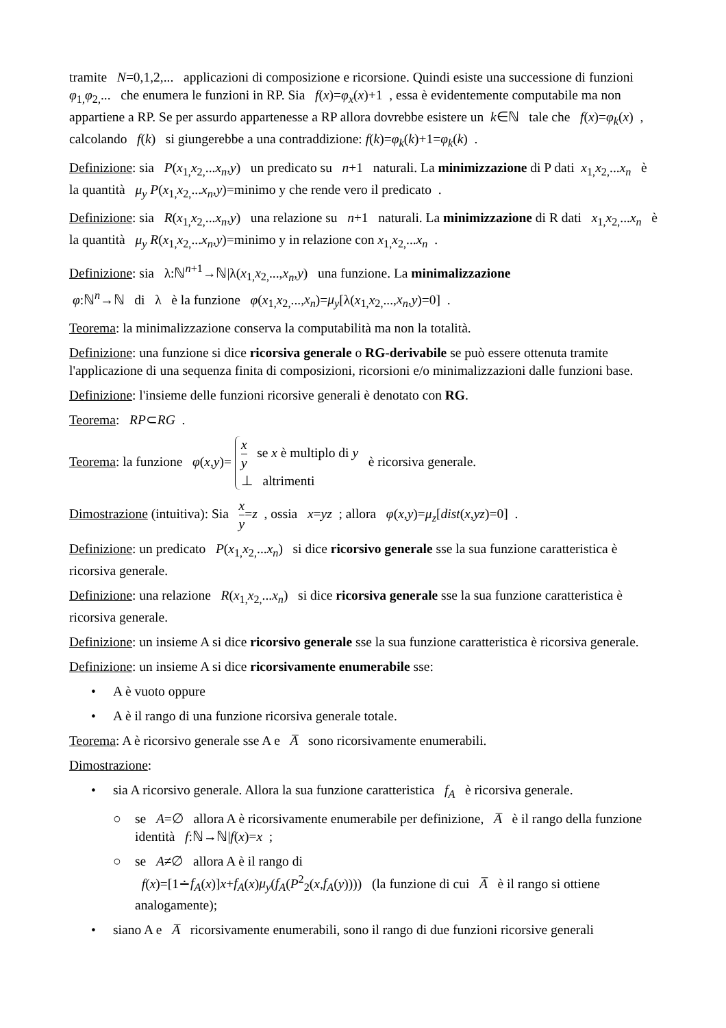tramite N=0,1,2,... applicazioni di composizione e ricorsione. Quindi esiste una successione di funzioni φ<sub>1,</sub>φ<sub>2,</sub>... che enumera le funzioni in RP. Sia f(x)=φ<sub>x</sub>(x)+1 , essa è evidentemente computabile ma non appartiene a RP. Se per assurdo appartenesse a RP allora dovrebbe esistere un k∈ℕ tale che f(x)=φ<sub>k</sub>(x) , calcolando f(k) si giungerebbe a una contraddizione: f(k)=φ<sub>k</sub>(k)+1=φ<sub>k</sub>(k) .
Definizione: sia P(x<sub>1,</sub>x<sub>2,</sub>...x<sub>n</sub>,y) un predicato su n+1 naturali. La minimizzazione di P dati x<sub>1,</sub>x<sub>2,</sub>...x<sub>n</sub> è la quantità μ<sub>y</sub> P(x<sub>1,</sub>x<sub>2,</sub>...x<sub>n</sub>,y)=minimo y che rende vero il predicato .
Definizione: sia R(x<sub>1,</sub>x<sub>2,</sub>...x<sub>n</sub>,y) una relazione su n+1 naturali. La minimizzazione di R dati x<sub>1,</sub>x<sub>2,</sub>...x<sub>n</sub> è la quantità μ<sub>y</sub> R(x<sub>1,</sub>x<sub>2,</sub>...x<sub>n</sub>,y)=minimo y in relazione con x<sub>1,</sub>x<sub>2,</sub>...x<sub>n</sub> .
Definizione: sia λ:ℕ<sup>n+1</sup>→ℕ|λ(x<sub>1,</sub>x<sub>2,</sub>...,x<sub>n</sub>,y) una funzione. La minimalizzazione
φ:ℕ<sup>n</sup>→ℕ di λ è la funzione φ(x<sub>1,</sub>x<sub>2,</sub>...,x<sub>n</sub>)=μ<sub>y</sub>[λ(x<sub>1,</sub>x<sub>2,</sub>...,x<sub>n</sub>,y)=0] .
Teorema: la minimalizzazione conserva la computabilità ma non la totalità.
Definizione: una funzione si dice ricorsiva generale o RG-derivabile se può essere ottenuta tramite l'applicazione di una sequenza finita di composizioni, ricorsioni e/o minimalizzazioni dalle funzioni base.
Definizione: l'insieme delle funzioni ricorsive generali è denotato con RG.
Teorema: RP⊂RG .
Teorema: la funzione φ(x,y)= x y se x è multiplo di y
⊥ altrimenti è ricorsiva generale.
Dimostrazione (intuitiva): Sia x y=z , ossia x=yz ; allora φ(x,y)=μ<sub>z</sub>[dist(x,yz)=0] .
Definizione: un predicato P(x<sub>1,</sub>x<sub>2,</sub>...x<sub>n</sub>) si dice ricorsivo generale sse la sua funzione caratteristica è ricorsiva generale.
Definizione: una relazione R(x<sub>1,</sub>x<sub>2,</sub>...x<sub>n</sub>) si dice ricorsiva generale sse la sua funzione caratteristica è ricorsiva generale.
Definizione: un insieme A si dice ricorsivo generale sse la sua funzione caratteristica è ricorsiva generale.
Definizione: un insieme A si dice ricorsivamente enumerabile sse:
• A è vuoto oppure
• A è il rango di una funzione ricorsiva generale totale.
Teorema: A è ricorsivo generale sse A e A̅ sono ricorsivamente enumerabili.
Dimostrazione:
• sia A ricorsivo generale. Allora la sua funzione caratteristica f<sub>A</sub> è ricorsiva generale.
○ se A=∅ allora A è ricorsivamente enumerabile per definizione, A̅ è il rango della funzione identità f:ℕ→ℕ|f(x)=x ;
○ se A≠∅ allora A è il rango di
f(x)=[1∸f<sub>A</sub>(x)]x+f<sub>A</sub>(x)μ<sub>y</sub>(f<sub>A</sub>(P<sup>2</sup><sub>2</sub>(x,f<sub>A</sub>(y)))) (la funzione di cui A̅ è il rango si ottiene analogamente);
• siano A e A̅ ricorsivamente enumerabili, sono il rango di due funzioni ricorsive generali